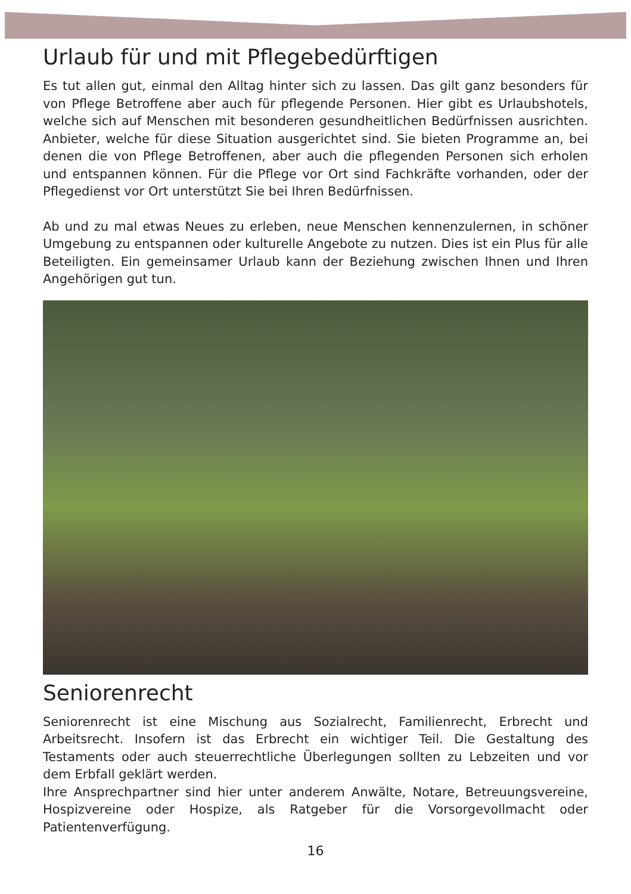Urlaub für und mit Pflegebedürftigen
Es tut allen gut, einmal den Alltag hinter sich zu lassen. Das gilt ganz besonders für von Pflege Betroffene aber auch für pflegende Personen. Hier gibt es Urlaubshotels, welche sich auf Menschen mit besonderen gesundheitlichen Bedürfnissen ausrichten. Anbieter, welche für diese Situation ausgerichtet sind. Sie bieten Programme an, bei denen die von Pflege Betroffenen, aber auch die pflegenden Personen sich erholen und entspannen können. Für die Pflege vor Ort sind Fachkräfte vorhanden, oder der Pflegedienst vor Ort unterstützt Sie bei Ihren Bedürfnissen.
Ab und zu mal etwas Neues zu erleben, neue Menschen kennenzulernen, in schöner Umgebung zu entspannen oder kulturelle Angebote zu nutzen. Dies ist ein Plus für alle Beteiligten. Ein gemeinsamer Urlaub kann der Beziehung zwischen Ihnen und Ihren Angehörigen gut tun.
Seniorenrecht
Seniorenrecht ist eine Mischung aus Sozialrecht, Familienrecht, Erbrecht und Arbeitsrecht. Insofern ist das Erbrecht ein wichtiger Teil. Die Gestaltung des Testaments oder auch steuerrechtliche Überlegungen sollten zu Lebzeiten und vor dem Erbfall geklärt werden.
Ihre Ansprechpartner sind hier unter anderem Anwälte, Notare, Betreuungsvereine, Hospizvereine oder Hospize, als Ratgeber für die Vorsorgevollmacht oder Patientenverfügung.
16